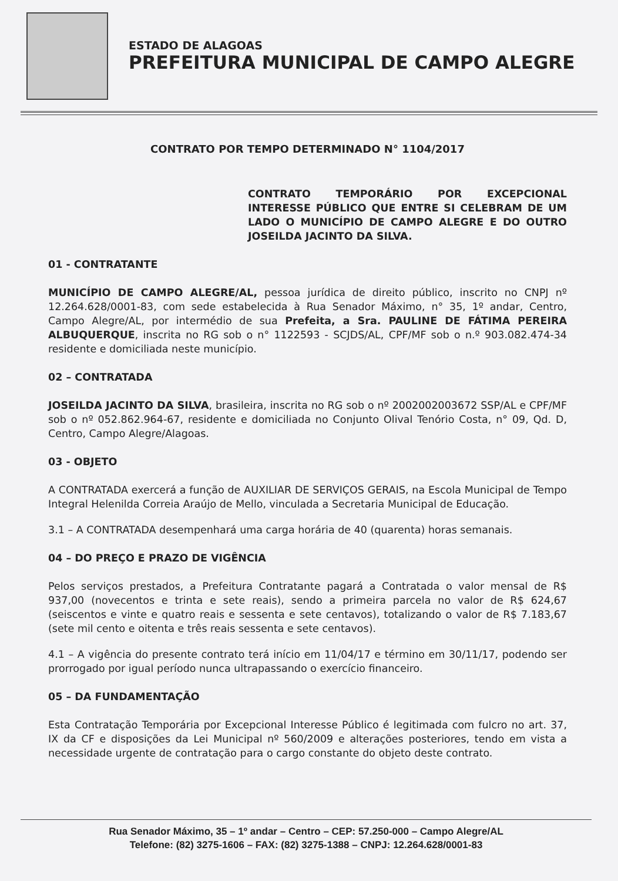ESTADO DE ALAGOAS
PREFEITURA MUNICIPAL DE CAMPO ALEGRE
CONTRATO POR TEMPO DETERMINADO N° 1104/2017
CONTRATO TEMPORÁRIO POR EXCEPCIONAL INTERESSE PÚBLICO QUE ENTRE SI CELEBRAM DE UM LADO O MUNICÍPIO DE CAMPO ALEGRE E DO OUTRO JOSEILDA JACINTO DA SILVA.
01 - CONTRATANTE
MUNICÍPIO DE CAMPO ALEGRE/AL, pessoa jurídica de direito público, inscrito no CNPJ nº 12.264.628/0001-83, com sede estabelecida à Rua Senador Máximo, n° 35, 1º andar, Centro, Campo Alegre/AL, por intermédio de sua Prefeita, a Sra. PAULINE DE FÁTIMA PEREIRA ALBUQUERQUE, inscrita no RG sob o n° 1122593 - SCJDS/AL, CPF/MF sob o n.º 903.082.474-34 residente e domiciliada neste município.
02 – CONTRATADA
JOSEILDA JACINTO DA SILVA, brasileira, inscrita no RG sob o nº 2002002003672 SSP/AL e CPF/MF sob o nº 052.862.964-67, residente e domiciliada no Conjunto Olival Tenório Costa, n° 09, Qd. D, Centro, Campo Alegre/Alagoas.
03 - OBJETO
A CONTRATADA exercerá a função de AUXILIAR DE SERVIÇOS GERAIS, na Escola Municipal de Tempo Integral Helenilda Correia Araújo de Mello, vinculada a Secretaria Municipal de Educação.
3.1 – A CONTRATADA desempenhará uma carga horária de 40 (quarenta) horas semanais.
04 – DO PREÇO E PRAZO DE VIGÊNCIA
Pelos serviços prestados, a Prefeitura Contratante pagará a Contratada o valor mensal de R$ 937,00 (novecentos e trinta e sete reais), sendo a primeira parcela no valor de R$ 624,67 (seiscentos e vinte e quatro reais e sessenta e sete centavos), totalizando o valor de R$ 7.183,67 (sete mil cento e oitenta e três reais sessenta e sete centavos).
4.1 – A vigência do presente contrato terá início em 11/04/17 e término em 30/11/17, podendo ser prorrogado por igual período nunca ultrapassando o exercício financeiro.
05 – DA FUNDAMENTAÇÃO
Esta Contratação Temporária por Excepcional Interesse Público é legitimada com fulcro no art. 37, IX da CF e disposições da Lei Municipal nº 560/2009 e alterações posteriores, tendo em vista a necessidade urgente de contratação para o cargo constante do objeto deste contrato.
Rua Senador Máximo, 35 – 1º andar – Centro – CEP: 57.250-000 – Campo Alegre/AL
Telefone: (82) 3275-1606 – FAX: (82) 3275-1388 – CNPJ: 12.264.628/0001-83